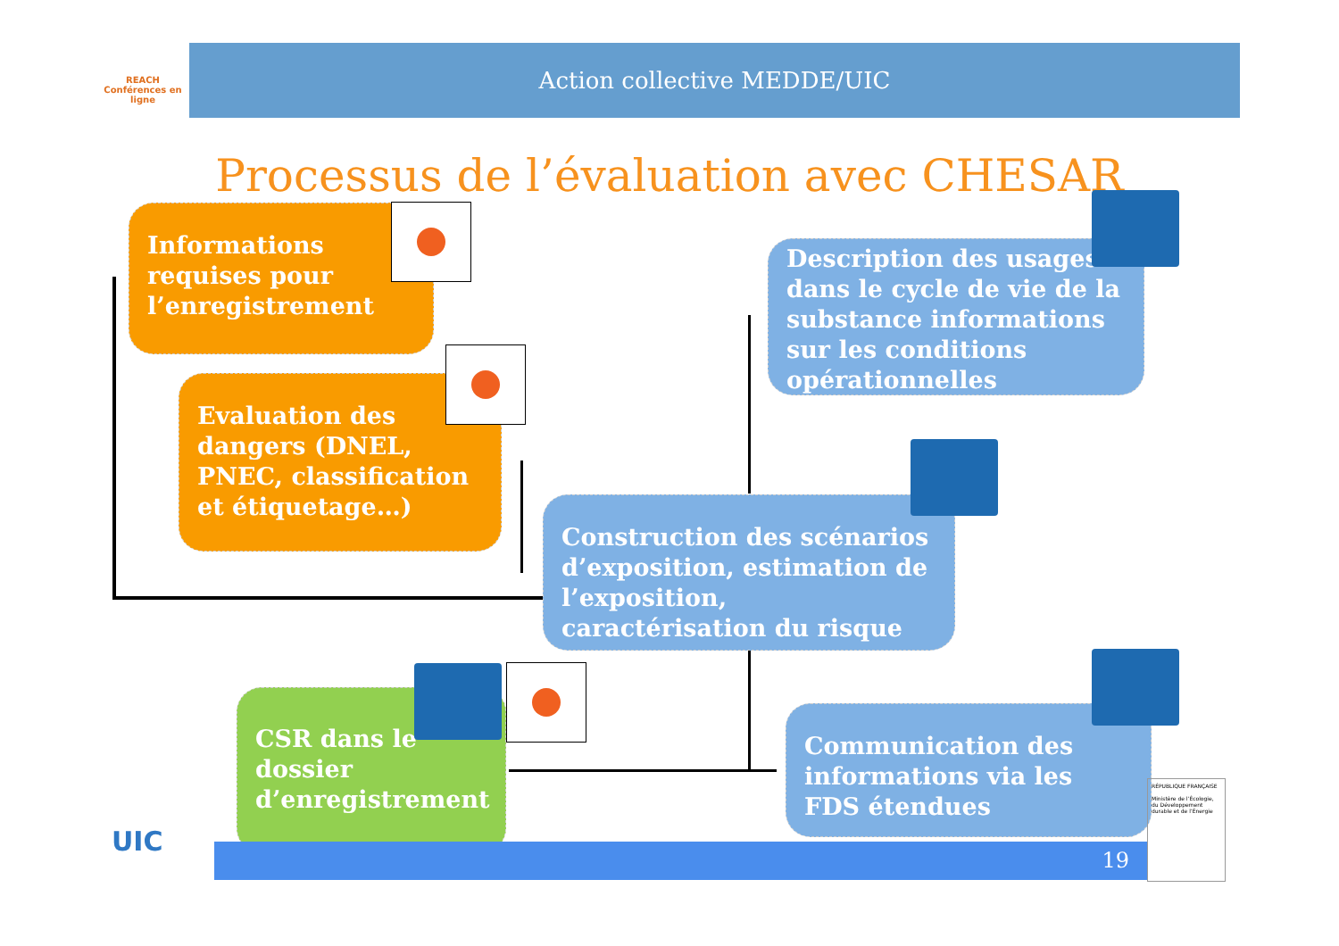REACH Conférences en ligne
Action collective MEDDE/UIC
Processus de l’évaluation avec CHESAR
Informations requises pour l’enregistrement
Evaluation des dangers (DNEL, PNEC, classification et étiquetage…)
Description des usages dans le cycle de vie de la substance informations sur les conditions opérationnelles
Construction des scénarios d’exposition, estimation de l’exposition, caractérisation du risque
CSR dans le dossier d’enregistrement
Communication des informations via les FDS étendues
UIC 19
RÉPUBLIQUE FRANÇAISE
Ministère de l’Écologie, du Développement durable et de l’Énergie